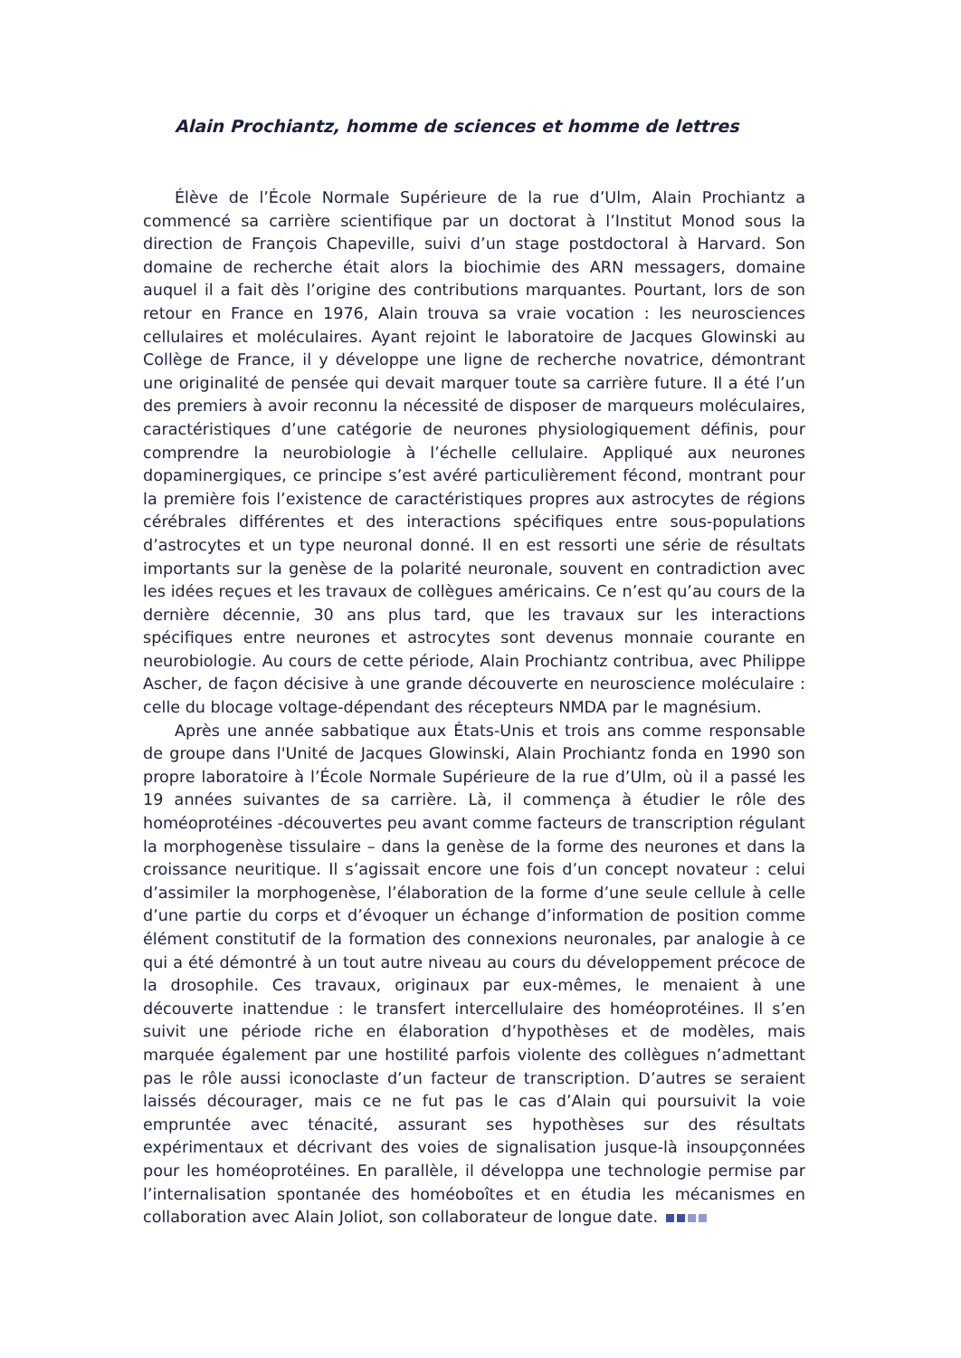Alain Prochiantz, homme de sciences et homme de lettres
Élève de l’École Normale Supérieure de la rue d’Ulm, Alain Prochiantz a commencé sa carrière scientifique par un doctorat à l’Institut Monod sous la direction de François Chapeville, suivi d’un stage postdoctoral à Harvard. Son domaine de recherche était alors la biochimie des ARN messagers, domaine auquel il a fait dès l’origine des contributions marquantes. Pourtant, lors de son retour en France en 1976, Alain trouva sa vraie vocation : les neurosciences cellulaires et moléculaires. Ayant rejoint le laboratoire de Jacques Glowinski au Collège de France, il y développe une ligne de recherche novatrice, démontrant une originalité de pensée qui devait marquer toute sa carrière future. Il a été l’un des premiers à avoir reconnu la nécessité de disposer de marqueurs moléculaires, caractéristiques d’une catégorie de neurones physiologiquement définis, pour comprendre la neurobiologie à l’échelle cellulaire. Appliqué aux neurones dopaminergiques, ce principe s’est avéré particulièrement fécond, montrant pour la première fois l’existence de caractéristiques propres aux astrocytes de régions cérébrales différentes et des interactions spécifiques entre sous-populations d’astrocytes et un type neuronal donné. Il en est ressorti une série de résultats importants sur la genèse de la polarité neuronale, souvent en contradiction avec les idées reçues et les travaux de collègues américains. Ce n’est qu’au cours de la dernière décennie, 30 ans plus tard, que les travaux sur les interactions spécifiques entre neurones et astrocytes sont devenus monnaie courante en neurobiologie. Au cours de cette période, Alain Prochiantz contribua, avec Philippe Ascher, de façon décisive à une grande découverte en neuroscience moléculaire : celle du blocage voltage-dépendant des récepteurs NMDA par le magnésium.
Après une année sabbatique aux États-Unis et trois ans comme responsable de groupe dans l'Unité de Jacques Glowinski, Alain Prochiantz fonda en 1990 son propre laboratoire à l’École Normale Supérieure de la rue d’Ulm, où il a passé les 19 années suivantes de sa carrière. Là, il commença à étudier le rôle des homéoprotéines -découvertes peu avant comme facteurs de transcription régulant la morphogenèse tissulaire – dans la genèse de la forme des neurones et dans la croissance neuritique. Il s’agissait encore une fois d’un concept novateur : celui d’assimiler la morphogenèse, l’élaboration de la forme d’une seule cellule à celle d’une partie du corps et d’évoquer un échange d’information de position comme élément constitutif de la formation des connexions neuronales, par analogie à ce qui a été démontré à un tout autre niveau au cours du développement précoce de la drosophile. Ces travaux, originaux par eux-mêmes, le menaient à une découverte inattendue : le transfert intercellulaire des homéoprotéines. Il s’en suivit une période riche en élaboration d’hypothèses et de modèles, mais marquée également par une hostilité parfois violente des collègues n’admettant pas le rôle aussi iconoclaste d’un facteur de transcription. D’autres se seraient laissés décourager, mais ce ne fut pas le cas d’Alain qui poursuivit la voie empruntée avec ténacité, assurant ses hypothèses sur des résultats expérimentaux et décrivant des voies de signalisation jusque-là insoupçonnées pour les homéoprotéines. En parallèle, il développa une technologie permise par l’internalisation spontanée des homéoboîtes et en étudia les mécanismes en collaboration avec Alain Joliot, son collaborateur de longue date.